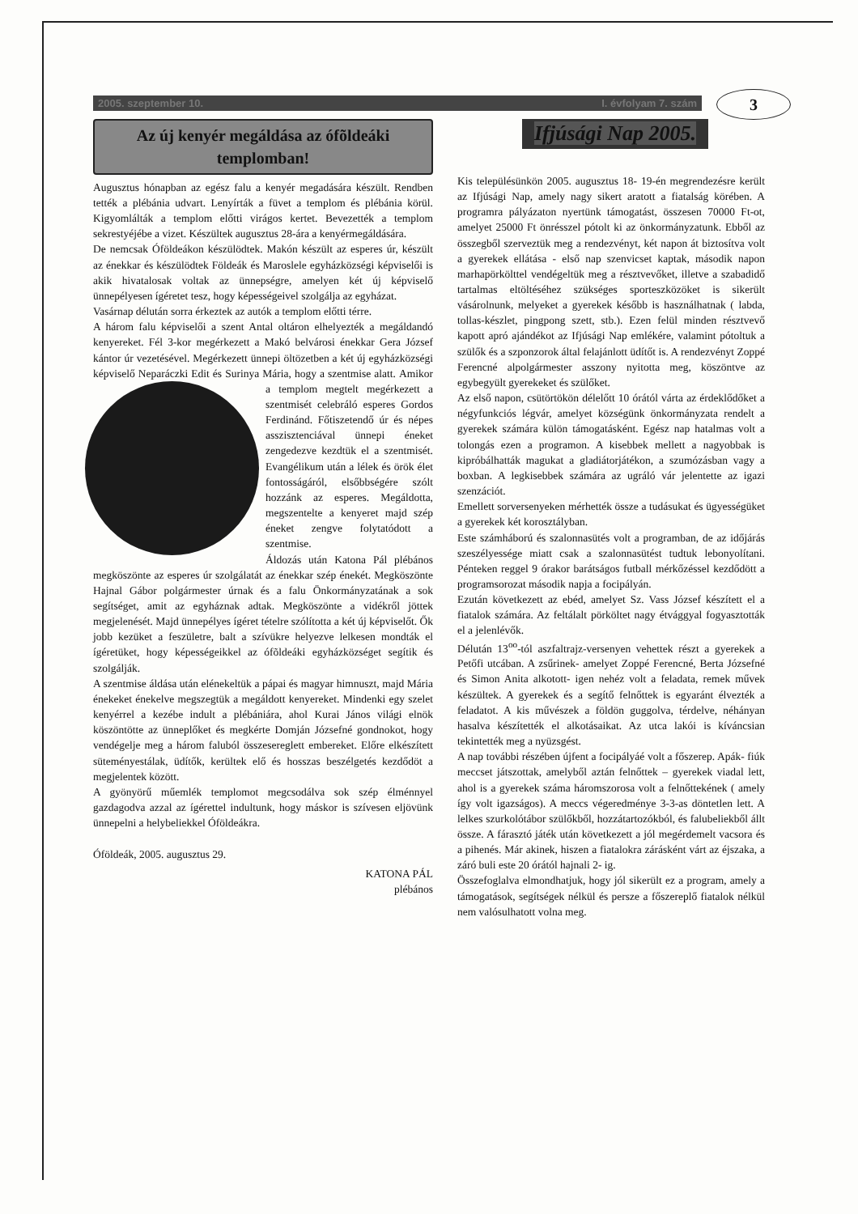2005. szeptember 10. I. évfolyam 7. szám
3
Az új kenyér megáldása az ófõldeáki templomban!
Augusztus hónapban az egész falu a kenyér megadására készült. Rendben tették a plébánia udvart. Lenyírták a füvet a templom és plébánia körül. Kigyomlálták a templom előtti virágos kertet. Bevezették a templom sekrestyéjébe a vizet. Készültek augusztus 28-ára a kenyérmegáldására.
De nemcsak Óföldeákon készülödtek. Makón készült az esperes úr, készült az énekkar és készülödtek Földeák és Maroslele egyházközségi képviselői is akik hivatalosak voltak az ünnepségre, amelyen két új képviselő ünnepélyesen ígéretet tesz, hogy képességeivel szolgálja az egyházat.
Vasárnap délután sorra érkeztek az autók a templom előtti térre.
A három falu képviselői a szent Antal oltáron elhelyezték a megáldandó kenyereket. Fél 3-kor megérkezett a Makó belvárosi énekkar Gera József kántor úr vezetésével. Megérkezett ünnepi öltözetben a két új egyházközségi képviselő Neparáczki Edit és Surinya Mária, hogy a szentmise alatt. Amikor a templom megtelt megérkezett a szentmisét celebráló esperes Gordos Ferdinánd. Főtiszetendő úr és népes asszisztenciával ünnepi éneket zengedezve kezdtük el a szentmisét. Evangélikum után a lélek és örök élet fontosságáról, elsőbbségére szólt hozzánk az esperes. Megáldotta, megszentelte a kenyeret majd szép éneket zengve folytatódott a szentmise.
Áldozás után Katona Pál plébános megköszönte az esperes úr szolgálatát az énekkar szép énekét. Megköszönte Hajnal Gábor polgármester úrnak és a falu Önkormányzatának a sok segítséget, amit az egyháznak adtak. Megköszönte a vidékről jöttek megjelenését. Majd ünnepélyes ígéret tételre szólította a két új képviselőt. Ők jobb kezüket a feszületre, balt a szívükre helyezve lelkesen mondták el ígéretüket, hogy képességeikkel az ófõldeáki egyházközséget segítik és szolgálják.
A szentmise áldása után elénekeltük a pápai és magyar himnuszt, majd Mária énekeket énekelve megszegtük a megáldott kenyereket. Mindenki egy szelet kenyérrel a kezébe indult a plébániára, ahol Kurai János világi elnök köszöntötte az ünneplőket és megkérte Domján Józsefné gondnokot, hogy vendégelje meg a három faluból összesereglett embereket. Előre elkészített süteményestálak, üdítők, kerültek elő és hosszas beszélgetés kezdődöt a megjelentek között.
A gyönyörű műemlék templomot megcsodálva sok szép élménnyel gazdagodva azzal az ígérettel indultunk, hogy máskor is szívesen eljövünk ünnepelni a helybeliekkel Óföldeákra.
Óföldeák, 2005. augusztus 29.
KATONA PÁL
plébános
Ifjúsági Nap 2005.
Kis településünkön 2005. augusztus 18- 19-én megrendezésre került az Ifjúsági Nap, amely nagy sikert aratott a fiatalság körében. A programra pályázaton nyertünk támogatást, összesen 70000 Ft-ot, amelyet 25000 Ft önrésszel pótolt ki az önkormányzatunk. Ebből az összegből szerveztük meg a rendezvényt, két napon át biztosítva volt a gyerekek ellátása - első nap szenvicset kaptak, második napon marhapörkölttel vendégeltük meg a résztvevőket, illetve a szabadidő tartalmas eltöltéséhez szükséges sporteszközöket is sikerült vásárolnunk, melyeket a gyerekek később is használhatnak ( labda, tollas-készlet, pingpong szett, stb.). Ezen felül minden résztvevő kapott apró ajándékot az Ifjúsági Nap emlékére, valamint pótoltuk a szülők és a szponzorok által felajánlott üdítőt is. A rendezvényt Zoppé Ferencné alpolgármester asszony nyitotta meg, köszöntve az egybegyült gyerekeket és szülőket.
Az első napon, csütörtökön délelőtt 10 órától várta az érdeklődőket a négyfunkciós légvár, amelyet községünk önkormányzata rendelt a gyerekek számára külön támogatásként. Egész nap hatalmas volt a tolongás ezen a programon. A kisebbek mellett a nagyobbak is kipróbálhatták magukat a gladiátorjátékon, a szumózásban vagy a boxban. A legkisebbek számára az ugráló vár jelentette az igazi szenzációt.
Emellett sorversenyeken mérhették össze a tudásukat és ügyességüket a gyerekek két korosztályban.
Este számháború és szalonnasütés volt a programban, de az időjárás szeszélyessége miatt csak a szalonnasütést tudtuk lebonyolítani. Pénteken reggel 9 órakor barátságos futball mérkőzéssel kezdődött a programsorozat második napja a focipályán.
Ezután következett az ebéd, amelyet Sz. Vass József készített el a fiatalok számára. Az feltálalt pörköltet nagy étvággyal fogyasztották el a jelenlévők.
Délután 13<sup>oo</sup>-tól aszfaltrajz-versenyen vehettek részt a gyerekek a Petőfi utcában. A zsűrinek- amelyet Zoppé Ferencné, Berta Józsefné és Simon Anita alkotott- igen nehéz volt a feladata, remek művek készültek. A gyerekek és a segítő felnőttek is egyaránt élvezték a feladatot. A kis művészek a földön guggolva, térdelve, néhányan hasalva készítették el alkotásaikat. Az utca lakói is kíváncsian tekintették meg a nyüzsgést.
A nap további részében újfent a focipályáé volt a főszerep. Apák- fiúk meccset játszottak, amelyből aztán felnőttek – gyerekek viadal lett, ahol is a gyerekek száma háromszorosa volt a felnőttekének ( amely így volt igazságos). A meccs végeredménye 3-3-as döntetlen lett. A lelkes szurkolótábor szülőkből, hozzátartozókból, és falubeliekből állt össze. A fárasztó játék után következett a jól megérdemelt vacsora és a pihenés. Már akinek, hiszen a fiatalokra zárásként várt az éjszaka, a záró buli este 20 órától hajnali 2- ig.
Összefoglalva elmondhatjuk, hogy jól sikerült ez a program, amely a támogatások, segítségek nélkül és persze a főszereplő fiatalok nélkül nem valósulhatott volna meg.